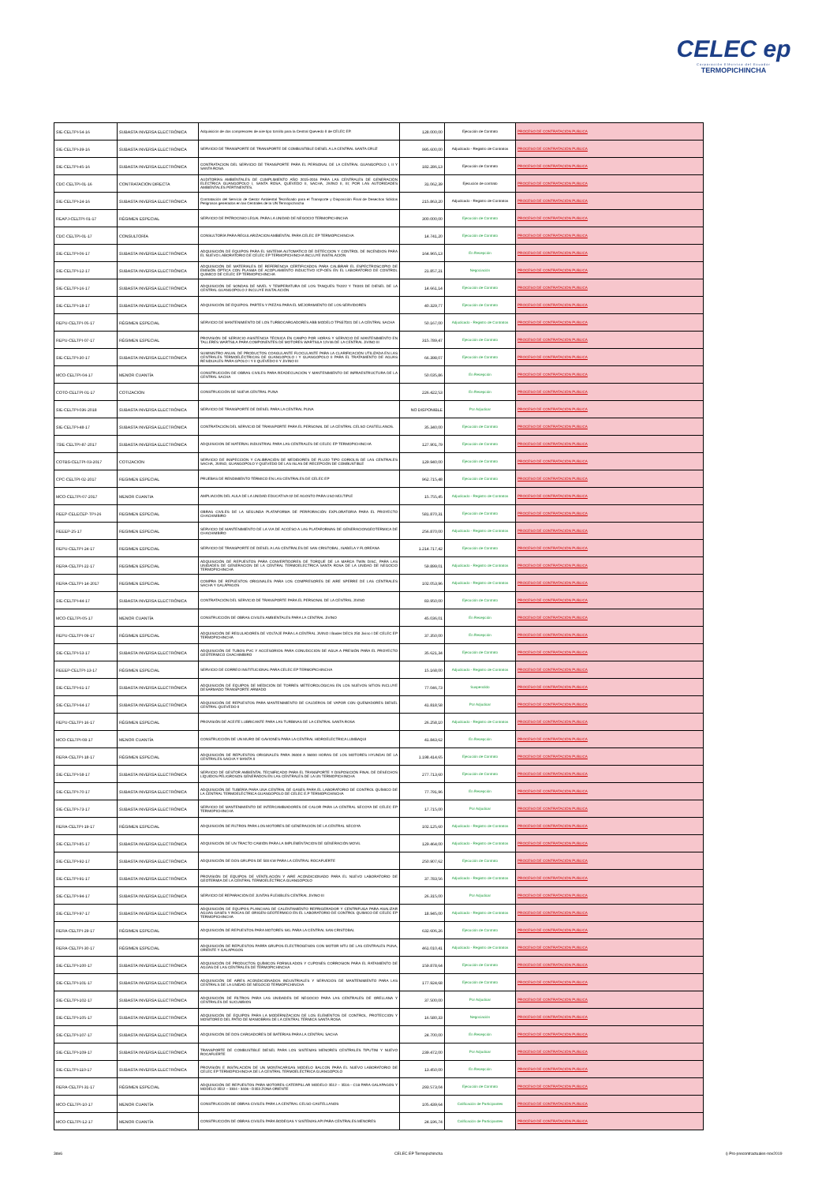CELEC ep
Corporación Eléctrica del Ecuador
TERMOPICHINCHA
| SIE-CELTPI-54-16 | SUBASTA INVERSA ELECTRÓNICA | Adquisición de dos compresores de aire tipo tornillo para la Central Quevedo II de CELEC EP. | 128.000,00 | Ejecución de Contrato | PROCESO DE CONTRATACIÓN PUBLICA |
| SIE-CELTPI-39-16 | SUBASTA INVERSA ELECTRÓNICA | SERVICIO DE TRANSPORTE DE TRANSPORTE DE COMBUSTIBLE DIESEL A LA CENTRAL SANTA CRUZ | 995.600,00 | Adjudicado - Registro de Contratos | PROCESO DE CONTRATACIÓN PUBLICA |
| SIE-CELTPI-45-16 | SUBASTA INVERSA ELECTRÓNICA | CONTRATACION DEL SERVICIO DE TRANSPORTE PARA EL PERSONAL DE LA CENTRAL GUANGOPOLO I, II Y SANTA ROSA. | 182.286,13 | Ejecución de Contrato | PROCESO DE CONTRATACIÓN PUBLICA |
| CDC-CELTPI-01-16 | CONTRATACION DIRECTA | AUDITORÍAS AMBIENTALES DE CUMPLIMIENTO AÑO 2015-2016 PARA LAS CENTRALES DE GENERACIÓN ELÉCTRICA GUANGOPOLO I, SANTA ROSA, QUEVEDO II, SACHA, JIVINO II, III; POR LAS AUTORIDADES AMBIENTALES PERTINENTES. | 31.062,39 | Ejecución de contrato | PROCESO DE CONTRATACIÓN PUBLICA |
| SIE-CELTPI-24-16 | SUBASTA INVERSA ELECTRÓNICA | Contratación del Servicio de Gestor Ambiental Tecnificado para el Transporte y Disposición Final de Desechos Sólidos Peligrosos generados en las Centrales de la UN Termopichincha | 215.863,20 | Adjudicado - Registro de Contratos | PROCESO DE CONTRATACIÓN PUBLICA |
| REAPJ-CELTPI-01-17 | RÉGIMEN ESPECIAL | SERVICIO DE PATROCINIO LEGAL PARA LA UNIDAD DE NEGOCIO TERMOPICHINCHA | 300.000,00 | Ejecución de Contrato | PROCESO DE CONTRATACIÓN PUBLICA |
| CDC-CELTPI-01-17 | CONSULTORÍA | CONSULTORÍA PARA REGULARIZACION AMBIENTAL PARA CELEC EP TERMOPICHINCHA | 14.741,20 | Ejecución de Contrato | PROCESO DE CONTRATACIÓN PUBLICA |
| SIE-CELTPI-06-17 | SUBASTA INVERSA ELECTRÓNICA | ADQUISICIÓN DE EQUIPOS PARA EL SISTEMA AUTOMATICO DE DETECCION Y CONTROL DE INCENDIOS PARA EL NUEVO LABORATORIO DE CELEC EP TERMOPICHINCHA INCLUYE INSTALACIÓN | 164.965,13 | En Recepción | PROCESO DE CONTRATACIÓN PUBLICA |
| SIE-CELTPI-12-17 | SUBASTA INVERSA ELECTRÓNICA | ADQUISICIÓN DE MATERIALES DE REFERENCIA CERTIFICADOS PARA CALIBRAR EL ESPECTROSCOPIO DE EMISIÓN ÓPTICA CON PLASMA DE ACOPLAMIENTO INDUCTIVO ICP-OES EN EL LABORATORIO DE CONTROL QUIMICO DE CELEC EP TERMOPICHINCHA | 21.857,21 | Negociación | PROCESO DE CONTRATACIÓN PUBLICA |
| SIE-CELTPI-16-17 | SUBASTA INVERSA ELECTRÓNICA | ADQUISICIÓN DE SONDAS DE NIVEL Y TEMPERATURA DE LOS TANQUES TK022 Y TK003 DE DIESEL DE LA CENTRAL GUANGOPOLO 2 INCLUYE INSTALACIÓN | 14.661,14 | Ejecución de Contrato | PROCESO DE CONTRATACIÓN PUBLICA |
| SIE-CELTPI-18-17 | SUBASTA INVERSA ELECTRÓNICA | ADQUISICIÓN DE EQUIPOS. PARTES Y PIEZAS PARA EL MEJORAMIENTO DE LOS SERVIDORES | 40.329,77 | Ejecución de Contrato | PROCESO DE CONTRATACIÓN PUBLICA |
| REPU-CELTPI-05-17 | RÉGIMEN ESPECIAL | SERVICIO DE MANTENIMIENTO DE LOS TURBOCARGADORES ABB MODELO TPS57D01 DE LA CENTRAL SACHA | 50.167,00 | Adjudicado - Registro de Contratos | PROCESO DE CONTRATACIÓN PUBLICA |
| REPU-CELTPI-07-17 | RÉGIMEN ESPECIAL | PROVISIÓN DE SERVICIO ASISTENCIA TÉCNICA EN CAMPO POR HORAS Y SERVICIO DE MANTENIMIENTO EN TALLERES WARTSILA PARA COMPONENTES DE MOTORES WARTSILA 12V46 DE LA CENTRAL JIVINO III | 315.789,47 | Ejecución de Contrato | PROCESO DE CONTRATACIÓN PUBLICA |
| SIE-CELTPI-30-17 | SUBASTA INVERSA ELECTRÓNICA | SUMINISTRO ANUAL DE PRODUCTOS COAGULANTE FLOCULANTE PARA LA CLARIFICACIÓN UTILIZADA EN LAS CENTRALES TERMOELÉCTRICAS DE GUANGOPOLO I Y GUANGOPOLO II PARA EL TRATAMIENTO DE AGUAS RESIDUALES PARA GPOLO I Y II QUEVEDO II Y JIVINO III | 66.398,07 | Ejecución de Contrato | PROCESO DE CONTRATACIÓN PUBLICA |
| MCO-CELTPI-04-17 | MENOR CUANTÍA | CONSTRUCCIÓN DE OBRAS CIVILES PARA READECUACIÓN Y MANTENIMIENTO DE INFRAESTRUCTURA DE LA CENTRAL SACHA | 50.035,86 | En Recepción | PROCESO DE CONTRATACIÓN PUBLICA |
| COTO-CELTPI-01-17 | COTIZACION | CONSTRUCCIÓN DE NUEVA CENTRAL PUNA | 226.422,53 | En Recepción | PROCESO DE CONTRATACIÓN PUBLICA |
| SIE-CELTPI-036-2018 | SUBASTA INVERSA ELECTRÓNICA | SERVICIO DE TRANSPORTE DE DIESEL PARA LA CENTRAL PUNA | NO DISPONIBLE | Por Adjudicar | PROCESO DE CONTRATACIÓN PUBLICA |
| SIE-CELTPI-48-17 | SUBASTA INVERSA ELECTRÓNICA | CONTRATACIÓN DEL SERVICIO DE TRANSPORTE PARA EL PERSONAL DE LA CENTRAL CELSO CASTELLANOS. | 35.340,00 | Ejecución de Contrato | PROCESO DE CONTRATACIÓN PUBLICA |
| 7SIE-CELTPI-87-2017 | SUBASTA INVERSA ELECTRÓNICA | ADQUISICION DE MATERIAL INDUSTRIAL PARA LAS CENTRALES DE CELEC EP TERMOPICHINCHA | 127.901,79 | Ejecución de Contrato | PROCESO DE CONTRATACIÓN PUBLICA |
| COTBS-CELTPI-03-2017 | COTIZACION | SERVICIO DE INSPECCIÓN Y CALIBRACIÓN DE MEDIDORES DE FLUJO TIPO CORIOLIS DE LAS CENTRALES SACHA, JIVINO, GUANGOPOLO Y QUEVEDO DE LAS ISLAS DE RECEPCIÓN DE COMBUSTIBLE | 129.940,00 | Ejecución de Contrato | PROCESO DE CONTRATACIÓN PUBLICA |
| CPC-CELTPI-02-2017 | REGIMEN ESPECIAL | PRUEBAS DE RENDIMIENTO TÉRMICO EN LAS CENTRALES DE CELEC EP | 962.715,48 | Ejecución de Contrato | PROCESO DE CONTRATACIÓN PUBLICA |
| MCO-CELTPI-07-2017 | MENOR CUANTIA | AMPLIACIÓN DEL AULA DE LA UNIDAD EDUCATIVA 02 DE AGOSTO PARA USO MÚLTIPLE | 15.755,45 | Adjudicado - Registro de Contratos | PROCESO DE CONTRATACIÓN PUBLICA |
| REEP-CELECEP-TPI-26 | REGIMEN ESPECIAL | OBRAS CIVILES DE LA SEGUNDA PLATAFORMA DE PERFORACIÓN EXPLORATORIA PARA EL PROYECTO CHACHIMBIRO | 581.870,31 | Ejecución de Contrato | PROCESO DE CONTRATACIÓN PUBLICA |
| REEEP-25-17 | REGIMEN ESPECIAL | SERVICIO DE MANTENIMIENTO DE LA VIA DE ACCESO A LAS PLATAFORMAS DE GENERACIONGEOTERMICA DE CHACHIMBIRO | 256.870,00 | Adjudicado - Registro de Contratos | PROCESO DE CONTRATACIÓN PUBLICA |
| REPU-CELTPI-24-17 | REGIMEN ESPECIAL | SERVICIO DE TRANSPORTE DE DIESEL A LAS CENTRALES DE SAN CRISTOBAL, ISABELA Y FLOREANA | 1.214.717,42 | Ejecución de Contrato | PROCESO DE CONTRATACIÓN PUBLICA |
| RERA-CELTPI-22-17 | REGIMEN ESPECIAL | ADQUISICIÓN DE REPUESTOS PARA CONVERTIDORES DE TORQUE DE LA MARCA TWIN DISC, PARA LAS UNIDADES DE GENERACION DE LA CENTRAL TERMOELECTRICA SANTA ROSA DE LA UNIDAD DE NEGOCIO TERMOPICHINCHA | 59.899,01 | Adjudicado - Registro de Contratos | PROCESO DE CONTRATACIÓN PUBLICA |
| RERA-CELTPI-14-2017 | REGIMEN ESPECIAL | COMPRA DE REPUESTOS ORIGINALES PARA LOS COMPRESORES DE AIRE SPERRE DE LAS CENTRALES SACHA Y GALÁPAGOS | 102.053,96 | Adjudicado - Registro de Contratos | PROCESO DE CONTRATACIÓN PUBLICA |
| SIE-CELTPI-44-17 | SUBASTA INVERSA ELECTRÓNICA | CONTRATACIÓN DEL SERVICIO DE TRANSPORTE PARA EL PERSONAL DE LA CENTRAL JIVINO | 83.950,00 | Ejecución de Contrato | PROCESO DE CONTRATACIÓN PUBLICA |
| MCO-CELTPI-05-17 | MENOR CUANTÍA | CONSTRUCCIÓN DE OBRAS CIVILES AMBIENTALES PARA LA CENTRAL JIVINO | 45.036,01 | En Recepción | PROCESO DE CONTRATACIÓN PUBLICA |
| REPU-CELTPI-09-17 | RÉGIMEN ESPECIAL | ADQUISICIÓN DE REGULADORES DE VOLTAJE PARA LA CENTRAL JIVINO I Basler DECS 250 Jivino I DE CELEC EP TERMOPICHINCHA | 37.350,00 | En Recepción | PROCESO DE CONTRATACIÓN PUBLICA |
| SIE-CELTPI-53-17 | SUBASTA INVERSA ELECTRÓNICA | ADQUISICIÓN DE TUBOS PVC Y ACCESORIOS PARA CONUDCCION DE AGUA A PRESIÓN PARA EL PROYECTO GEOTERMICO CHACHIMBIRO | 35.621,34 | Ejecución de Contrato | PROCESO DE CONTRATACIÓN PUBLICA |
| REEEP-CELTPI-13-17 | RÉGIMEN ESPECIAL | SERVICIO DE CORREO INSTITUCIONAL PARA CELEC EP TERMOPICHINCHA | 15.168,00 | Adjudicado - Registro de Contratos | PROCESO DE CONTRATACIÓN PUBLICA |
| SIE-CELTPI-61-17 | SUBASTA INVERSA ELECTRÓNICA | ADQUISICIÓN DE EQUIPOS DE MEDICIÓN DE TORRES METEOROLÓGICAS EN LOS NUEVOS SITIOS INCLUYE DESARMADO TRANSPORTE ARMADO | 77.046,73 | Suspendido | PROCESO DE CONTRATACIÓN PUBLICA |
| SIE-CELTPI-64-17 | SUBASTA INVERSA ELECTRÓNICA | ADQUISICIÓN DE REPUESTOS PARA MANTENIMIENTO DE CALDEROS DE VAPOR CON QUEMADORES DIESEL CENTRAL QUEVEDO II | 41.818,58 | Por Adjudicar | PROCESO DE CONTRATACIÓN PUBLICA |
| REPU-CELTPI-16-17 | RÉGIMEN ESPECIAL | PROVISIÓN DE ACEITE LUBRICANTE PARA LAS TURBINAS DE LA CENTRAL SANTA ROSA | 26.258,10 | Adjudicado - Registro de Contratos | PROCESO DE CONTRATACIÓN PUBLICA |
| MCO-CELTPI-08-17 | MENOR CUANTÍA | CONSTRUCCIÓN DE UN MURO DE GAVIONES PARA LA CENTRAL HIDROELECTRICA LUMBAQUI | 41.843,62 | En Recepción | PROCESO DE CONTRATACIÓN PUBLICA |
| RERA-CELTPI-18-17 | RÉGIMEN ESPECIAL | ADQUISICIÓN DE REPUESTOS ORIGINALES PARA 26000 A 36000 HORAS DE LOS MOTORES HYUNDAI DE LA CENTRALES SACHA Y MANTA II | 1.198.414,65 | Ejecución de Contrato | PROCESO DE CONTRATACIÓN PUBLICA |
| SIE-CELTPI-58-17 | SUBASTA INVERSA ELECTRÓNICA | SERVICIO DE GESTOR AMBIENTAL TECNIFICADO PARA EL TRANSPORTE Y DISPOSICIÓN FINAL DE DESECHOS LÍQUIDOS PELIGROSOS GENERADOS EN LAS CENTRALES DE LA UN TERMOPICHINCHA | 277.713,60 | Ejecución de Contrato | PROCESO DE CONTRATACIÓN PUBLICA |
| SIE-CELTPI-70-17 | SUBASTA INVERSA ELECTRÓNICA | ADQUISICIÓN DE TUBERÍA PARA UNA CENTRAL DE GASES PARA EL LABORATORIO DE CONTROL QUÍMICO DE LA CENTRAL TERMOELÉCTRICA GUANGOPOLO DE CELEC E.P TERMOPICHINCHA | 77.791,96 | En Recepción | PROCESO DE CONTRATACIÓN PUBLICA |
| SIE-CELTPI-73-17 | SUBASTA INVERSA ELECTRÓNICA | SERVICIO DE MANTENIMIENTO DE INTERCAMBIADORES DE CALOR PARA LA CENTRAL SECOYA DE CELEC EP TERMOPICHINCHA | 17.715,00 | Por Adjudicar | PROCESO DE CONTRATACIÓN PUBLICA |
| RERA-CELTPI-19-17 | RÉGIMEN ESPECIAL | ADQUISICIÓN DE FILTROS PARA LOS MOTORES DE GENERACIÓN DE LA CENTRAL SECOYA | 102.125,60 | Adjudicado - Registro de Contratos | PROCESO DE CONTRATACIÓN PUBLICA |
| SIE-CELTPI-85-17 | SUBASTA INVERSA ELECTRÓNICA | ADQUISICIÓN DE UN TRACTO CAMIÓN PARA LA IMPLEMENTACION DE GENERACIÓN MOVIL | 129.464,00 | Adjudicado - Registro de Contratos | PROCESO DE CONTRATACIÓN PUBLICA |
| SIE-CELTPI-92-17 | SUBASTA INVERSA ELECTRÓNICA | ADQUISICIÓN DE DOS GRUPOS DE 500 KW PARA LA CENTRAL ROCAFUERTE | 250.907,62 | Ejecución de Contrato | PROCESO DE CONTRATACIÓN PUBLICA |
| SIE-CELTPI-91-17 | SUBASTA INVERSA ELECTRÓNICA | PROVISIÓN DE EQUIPOS DE VENTILACIÓN Y AIRE ACONDICIONADO PARA EL NUEVO LABORATORIO DE GEOTERMIA DE LA CENTRAL TERMOELÉCTRICA GUANGOPOLO | 37.783,56 | Adjudicado - Registro de Contratos | PROCESO DE CONTRATACIÓN PUBLICA |
| SIE-CELTPI-94-17 | SUBASTA INVERSA ELECTRÓNICA | SERVICIO DE REPARACIÓN DE JUNTAS FLEXIBLES CENTRAL JIVINO III | 26.315,00 | Por Adjudicar | PROCESO DE CONTRATACIÓN PUBLICA |
| SIE-CELTPI-97-17 | SUBASTA INVERSA ELECTRÓNICA | ADQUISICIÓN DE EQUIPOS PLANCHAS DE CALENTAMIENTO REFRIGERADOR Y CENTRIFUGA PARA ANALIZAR AGUAS GASES Y ROCAS DE ORIGEN GEOTERMICO EN EL LABORATORIO DE CONTROL QUIMICO DE CELEC EP TERMOPICHINCHA | 18.945,00 | Adjudicado - Registro de Contratos | PROCESO DE CONTRATACIÓN PUBLICA |
| RERA-CELTPI-29-17 | RÉGIMEN ESPECIAL | ADQUISICIÓN DE REPUESTOS PARA MOTORES SKL PARA LA CENTRAL SAN CRISTÓBAL | 632.606,26 | Ejecución de Contrato | PROCESO DE CONTRATACIÓN PUBLICA |
| RERA-CELTPI-30-17 | RÉGIMEN ESPECIAL | ADQUISICIÓN DE REPUESTOS PARFA GRUPOS ELECTRÓGENOS CON MOTOR MTU DE LAS CENTRALES PUNA, ORIENTE Y GALAPAGOS | 461.010,41 | Adjudicado - Registro de Contratos | PROCESO DE CONTRATACIÓN PUBLICA |
| SIE-CELTPI-100-17 | SUBASTA INVERSA ELECTRÓNICA | ADQUISICIÓN DE PRODUCTOS QUÍMICOS FORMULADOS Y CUPONES CORROSION PARA EL RATAMIENTO DE AGUAS DE LAS CENTRALES DE TERMOPICHINCHA | 159.878,64 | Ejecución de Contrato | PROCESO DE CONTRATACIÓN PUBLICA |
| SIE-CELTPI-101-17 | SUBASTA INVERSA ELECTRÓNICA | ADQUISICIÓN DE AIRES ACONDICIONADOS INDUSTRIALES Y SERVICIOS DE MANTENIMIENTO PARA LAS CENTRALS DE LA UNIDAD DE NEGOCIO TERMOPICHINCHA | 177.924,68 | Ejecución de Contrato | PROCESO DE CONTRATACIÓN PUBLICA |
| SIE-CELTPI-102-17 | SUBASTA INVERSA ELECTRÓNICA | ADQUISICIÓN DE FILTROS PARA LAS UNIDADES DE NEGOCIO PARA LAS CENTRALES DE ORELLANA Y CENTRALES DE SUCUMBIOS | 37.500,00 | Por Adjudicar | PROCESO DE CONTRATACIÓN PUBLICA |
| SIE-CELTPI-105-17 | SUBASTA INVERSA ELECTRÓNICA | ADQUISICIÓN DE EQUIPOS PARA LA MODERNIZACION DE LOS ELEMENTOS DE CONTROL, PROTECCION Y MONITOREO DEL PATIO DE MANIOBRAS DE LA CENTRAL TÉRMICA SANTA ROSA | 16.580,33 | Negociación | PROCESO DE CONTRATACIÓN PUBLICA |
| SIE-CELTPI-107-17 | SUBASTA INVERSA ELECTRÓNICA | ADQUISICIÓN DE DOS CARGADORES DE BATERIAS PARA LA CENTRAL SACHA | 24.700,00 | En Recepción | PROCESO DE CONTRATACIÓN PUBLICA |
| SIE-CELTPI-109-17 | SUBASTA INVERSA ELECTRÓNICA | TRANSPORTE DE COMBUSTIBLE DIESEL PARA LOS SISTEMAS MENORES CENTRALES TIPUTINI Y NUEVO ROCAFUERTE | 239.472,00 | Por Adjudicar | PROCESO DE CONTRATACIÓN PUBLICA |
| SIE-CELTPI-110-17 | SUBASTA INVERSA ELECTRÓNICA | PROVISIÓN E INSTALACIÓN DE UN MONTACARGAS MODELO BALCON PARA EL NUEVO LABORATORIO DE CELEC EP TERMOPICHINCHA DE LA CENTRAL TERMOELÉCTRICA GUANGOPOLO | 13.450,00 | En Recepción | PROCESO DE CONTRATACIÓN PUBLICA |
| RERA-CELTPI-31-17 | RÉGIMEN ESPECIAL | ADQUISICIÓN DE REPUESTOS PARA MOTORES CATERPILLAR MODELO 3512 – 3516 - C18 PARA GALAPAGOS Y MODELO 3512 – 3304 - 3406 - D353 ZONA ORIENTE | 293.573,04 | Ejecución de Contrato | PROCESO DE CONTRATACIÓN PUBLICA |
| MCO-CELTPI-10-17 | MENOR CUANTÍA | CONSTRUCCIÓN DE OBRAS CIVILES PARA LA CENTRAL CELSO CASTELLANOS | 105.439,64 | Calificación de Participantes | PROCESO DE CONTRATACIÓN PUBLICA |
| MCO-CELTPI-12-17 | MENOR CUANTÍA | CONSTRUCCIÓN DE OBRAS CIVILES PARA BODEGAS Y SISTEMAS API PARA CENTRALES MENORES | 24.196,74 | Calificación de Participantes | PROCESO DE CONTRATACIÓN PUBLICA |
3de6 CELEC EP Termopichincha
i) Pro-precontractuales-nov2019